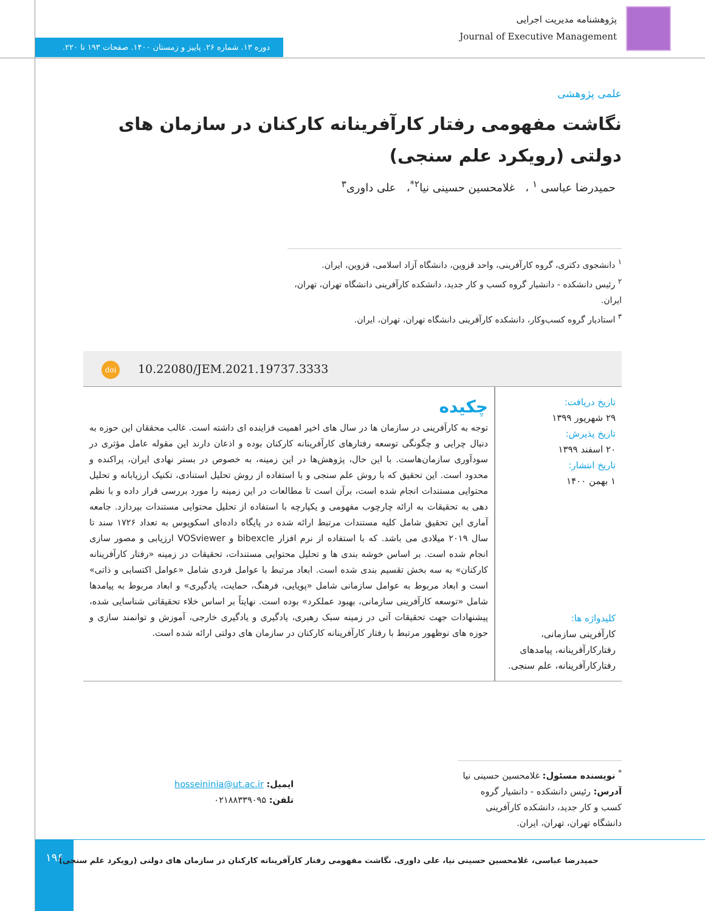پژوهشنامه مدیریت اجرایی
Journal of Executive Management
دوره ۱۳. شماره ۲۶. پاییز و زمستان ۱۴۰۰. صفحات ۱۹۳ تا ۲۲۰.
علمی پژوهشی
نگاشت مفهومی رفتار کارآفرینانه کارکنان در سازمان های دولتی (رویکرد علم سنجی)
حمیدرضا عباسی <sup>۱</sup> ، غلامحسین حسینی نیا<sup>۲*</sup>، علی داوری<sup>۳</sup>
<sup>۱</sup> دانشجوی دکتری، گروه کارآفرینی، واحد قزوین، دانشگاه آزاد اسلامی، قزوین، ایران.
<sup>۲</sup> رئیس دانشکده - دانشیار گروه کسب و کار جدید، دانشکده کارآفرینی دانشگاه تهران، تهران، ایران.
<sup>۳</sup> استادیار گروه کسب‌وکار، دانشکده کارآفرینی دانشگاه تهران، تهران، ایران.
doi 10.22080/JEM.2021.19737.3333
تاریخ دریافت:
۲۹ شهریور ۱۳۹۹
تاریخ پذیرش:
۲۰ اسفند ۱۳۹۹
تاریخ انتشار:
۱ بهمن ۱۴۰۰
کلیدواژه ها:
کارآفرینی سازمانی، رفتارکارآفرینانه، پیامدهای رفتارکارآفرینانه، علم سنجی.
چکیده
توجه به کارآفرینی در سازمان ها در سال های اخیر اهمیت فزاینده ای داشته است. غالب محققان این حوزه به دنبال چرایی و چگونگی توسعه رفتارهای کارآفرینانه کارکنان بوده و اذعان دارند این مقوله عامل مؤثری در سودآوری سازمان‌هاست. با این حال، پژوهش‌ها در این زمینه، به خصوص در بستر نهادی ایران، پراکنده و محدود است. این تحقیق که با روش علم سنجی و با استفاده از روش تحلیل استنادی، تکنیک ارزیابانه و تحلیل محتوایی مستندات انجام شده است، برآن است تا مطالعات در این زمینه را مورد بررسی قرار داده و با نظم دهی به تحقیقات به ارائه چارچوب مفهومی و یکپارچه با استفاده از تحلیل محتوایی مستندات بپردازد. جامعه آماری این تحقیق شامل کلیه مستندات مرتبط ارائه شده در پایگاه داده‌ای اسکوپوس به تعداد ۱۷۲۶ سند تا سال ۲۰۱۹ میلادی می باشد. که با استفاده از نرم افزار bibexcle و VOSviewer ارزیابی و مصور سازی انجام شده است. بر اساس خوشه بندی ها و تحلیل محتوایی مستندات، تحقیقات در زمینه «رفتار کارآفرینانه کارکنان» به سه بخش تقسیم بندی شده است. ابعاد مرتبط با عوامل فردی شامل «عوامل اکتسابی و ذاتی» است و ابعاد مربوط به عوامل سازمانی شامل «پویایی، فرهنگ، حمایت، یادگیری» و ابعاد مربوط به پیامدها شامل «توسعه کارآفرینی سازمانی، بهبود عملکرد» بوده است. نهایتاً بر اساس خلاء تحقیقاتی شناسایی شده، پیشنهادات جهت تحقیقات آتی در زمینه سبک رهبری، یادگیری و یادگیری خارجی، آموزش و توانمند سازی و حوزه های نوظهور مرتبط با رفتار کارآفرینانه کارکنان در سازمان های دولتی ارائه شده است.
<sup>*</sup> نویسنده مسئول: غلامحسین حسینی نیا
آدرس: رئیس دانشکده - دانشیار گروه کسب و کار جدید، دانشکده کارآفرینی دانشگاه تهران، تهران، ایران.
ایمیل: hosseininia@ut.ac.ir
تلفن: ۰۲۱۸۸۳۳۹۰۹۵
۱۹۶
حمیدرضا عباسی، غلامحسین حسینی نیا، علی داوری. نگاشت مفهومی رفتار کارآفرینانه کارکنان در سازمان های دولتی (رویکرد علم سنجی)